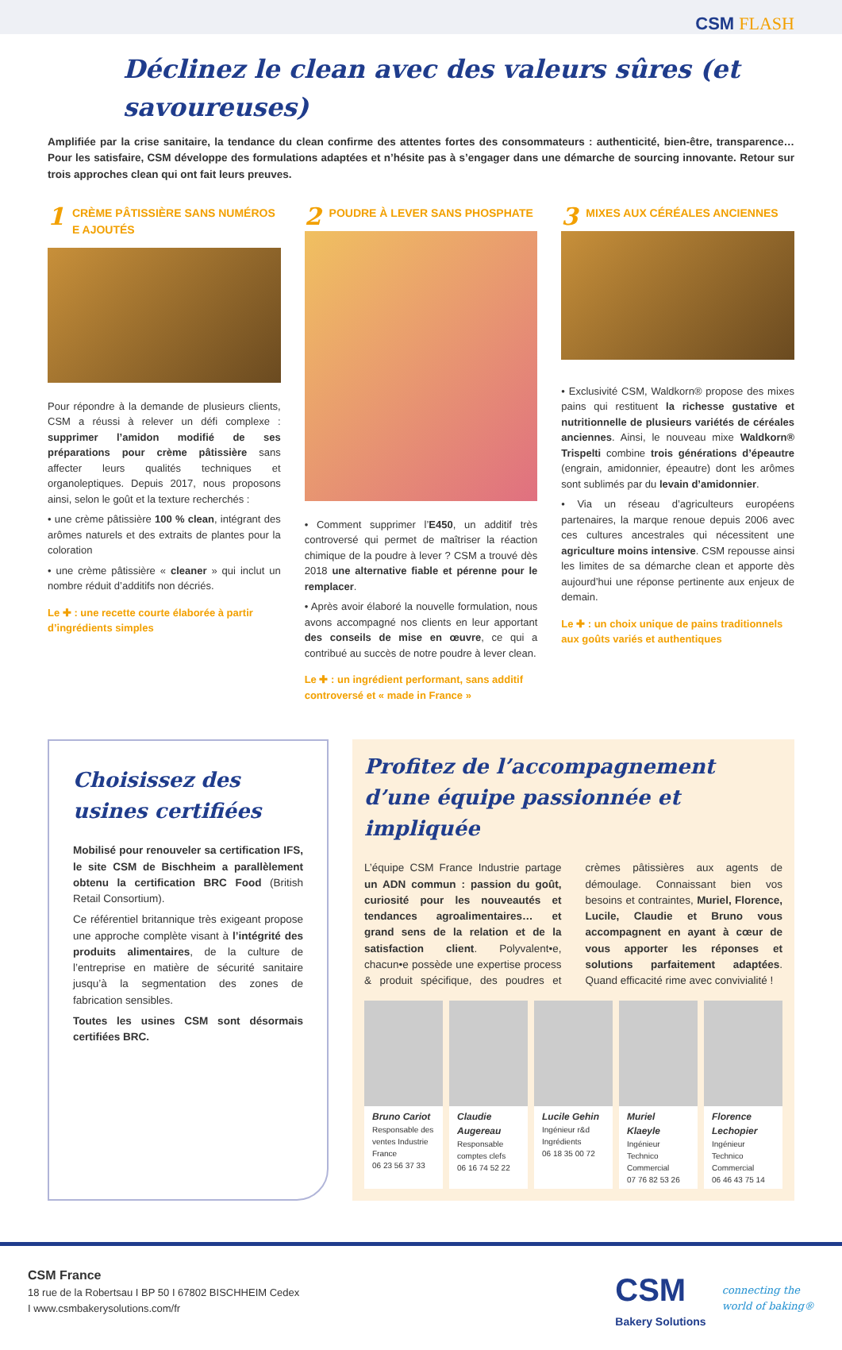CSM FLASH
Déclinez le clean avec des valeurs sûres (et savoureuses)
Amplifiée par la crise sanitaire, la tendance du clean confirme des attentes fortes des consommateurs : authenticité, bien-être, transparence… Pour les satisfaire, CSM développe des formulations adaptées et n’hésite pas à s’engager dans une démarche de sourcing innovante. Retour sur trois approches clean qui ont fait leurs preuves.
1 CRÈME PÂTISSIÈRE SANS NUMÉROS E AJOUTÉS
Pour répondre à la demande de plusieurs clients, CSM a réussi à relever un défi complexe : supprimer l’amidon modifié de ses préparations pour crème pâtissière sans affecter leurs qualités techniques et organoleptiques. Depuis 2017, nous proposons ainsi, selon le goût et la texture recherchés :
• une crème pâtissière 100 % clean, intégrant des arômes naturels et des extraits de plantes pour la coloration
• une crème pâtissière « cleaner » qui inclut un nombre réduit d’additifs non décriés.
Le ✚ : une recette courte élaborée à partir d’ingrédients simples
2 POUDRE À LEVER SANS PHOSPHATE
• Comment supprimer l’E450, un additif très controversé qui permet de maîtriser la réaction chimique de la poudre à lever ? CSM a trouvé dès 2018 une alternative fiable et pérenne pour le remplacer.
• Après avoir élaboré la nouvelle formulation, nous avons accompagné nos clients en leur apportant des conseils de mise en œuvre, ce qui a contribué au succès de notre poudre à lever clean.
Le ✚ : un ingrédient performant, sans additif controversé et « made in France »
3 MIXES AUX CÉRÉALES ANCIENNES
• Exclusivité CSM, Waldkorn® propose des mixes pains qui restituent la richesse gustative et nutritionnelle de plusieurs variétés de céréales anciennes. Ainsi, le nouveau mixe Waldkorn® Trispelti combine trois générations d’épeautre (engrain, amidonnier, épeautre) dont les arômes sont sublimés par du levain d’amidonnier.
• Via un réseau d’agriculteurs européens partenaires, la marque renoue depuis 2006 avec ces cultures ancestrales qui nécessitent une agriculture moins intensive. CSM repousse ainsi les limites de sa démarche clean et apporte dès aujourd’hui une réponse pertinente aux enjeux de demain.
Le ✚ : un choix unique de pains traditionnels aux goûts variés et authentiques
Choisissez des usines certifiées
Mobilisé pour renouveler sa certification IFS, le site CSM de Bischheim a parallèlement obtenu la certification BRC Food (British Retail Consortium).
Ce référentiel britannique très exigeant propose une approche complète visant à l’intégrité des produits alimentaires, de la culture de l’entreprise en matière de sécurité sanitaire jusqu’à la segmentation des zones de fabrication sensibles.
Toutes les usines CSM sont désormais certifiées BRC.
Profitez de l’accompagnement d’une équipe passionnée et impliquée
L’équipe CSM France Industrie partage un ADN commun : passion du goût, curiosité pour les nouveautés et tendances agroalimentaires… et grand sens de la relation et de la satisfaction client. Polyvalent•e, chacun•e possède une expertise process & produit spécifique, des poudres et crèmes pâtissières aux agents de démoulage. Connaissant bien vos besoins et contraintes, Muriel, Florence, Lucile, Claudie et Bruno vous accompagnent en ayant à cœur de vous apporter les réponses et solutions parfaitement adaptées. Quand efficacité rime avec convivialité !
Bruno Cariot
Responsable des ventes Industrie France
06 23 56 37 33
Claudie Augereau
Responsable comptes clefs
06 16 74 52 22
Lucile Gehin
Ingénieur r&d Ingrédients
06 18 35 00 72
Muriel Klaeyle
Ingénieur Technico Commercial
07 76 82 53 26
Florence Lechopier
Ingénieur Technico Commercial
06 46 43 75 14
CSM France
18 rue de la Robertsau I BP 50 I 67802 BISCHHEIM Cedex
I www.csmbakerysolutions.com/fr
CSM
Bakery Solutions
connecting the
world of baking®